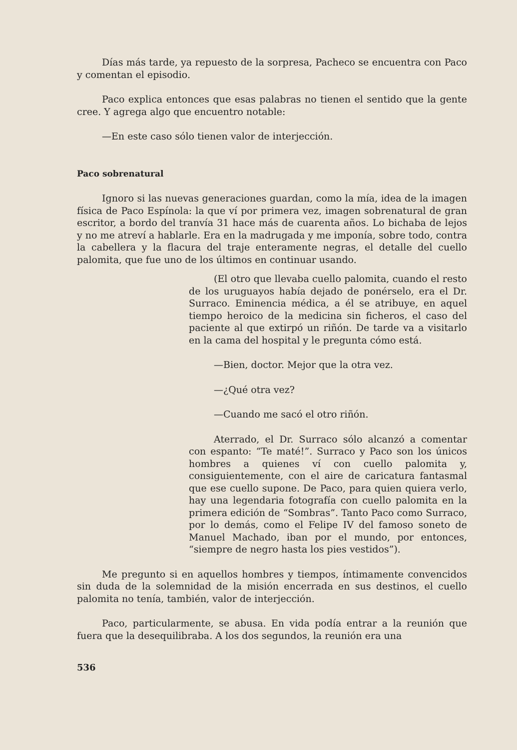Días más tarde, ya repuesto de la sorpresa, Pacheco se encuentra con Paco y comentan el episodio.
Paco explica entonces que esas palabras no tienen el sentido que la gente cree. Y agrega algo que encuentro notable:
—En este caso sólo tienen valor de interjección.
Paco sobrenatural
Ignoro si las nuevas generaciones guardan, como la mía, idea de la imagen física de Paco Espínola: la que ví por primera vez, imagen sobrenatural de gran escritor, a bordo del tranvía 31 hace más de cuarenta años. Lo bichaba de lejos y no me atreví a hablarle. Era en la madrugada y me imponía, sobre todo, contra la cabellera y la flacura del traje enteramente negras, el detalle del cuello palomita, que fue uno de los últimos en continuar usando.
(El otro que llevaba cuello palomita, cuando el resto de los uruguayos había dejado de ponérselo, era el Dr. Surraco. Eminencia médica, a él se atribuye, en aquel tiempo heroico de la medicina sin ficheros, el caso del paciente al que extirpó un riñón. De tarde va a visitarlo en la cama del hospital y le pregunta cómo está.
—Bien, doctor. Mejor que la otra vez.
—¿Qué otra vez?
—Cuando me sacó el otro riñón.
Aterrado, el Dr. Surraco sólo alcanzó a comentar con espanto: “Te maté!”. Surraco y Paco son los únicos hombres a quienes ví con cuello palomita y, consiguientemente, con el aire de caricatura fantasmal que ese cuello supone. De Paco, para quien quiera verlo, hay una legendaria fotografía con cuello palomita en la primera edición de “Sombras”. Tanto Paco como Surraco, por lo demás, como el Felipe IV del famoso soneto de Manuel Machado, iban por el mundo, por entonces, “siempre de negro hasta los pies vestidos”).
Me pregunto si en aquellos hombres y tiempos, íntimamente convencidos sin duda de la solemnidad de la misión encerrada en sus destinos, el cuello palomita no tenía, también, valor de interjección.
Paco, particularmente, se abusa. En vida podía entrar a la reunión que fuera que la desequilibraba. A los dos segundos, la reunión era una
536